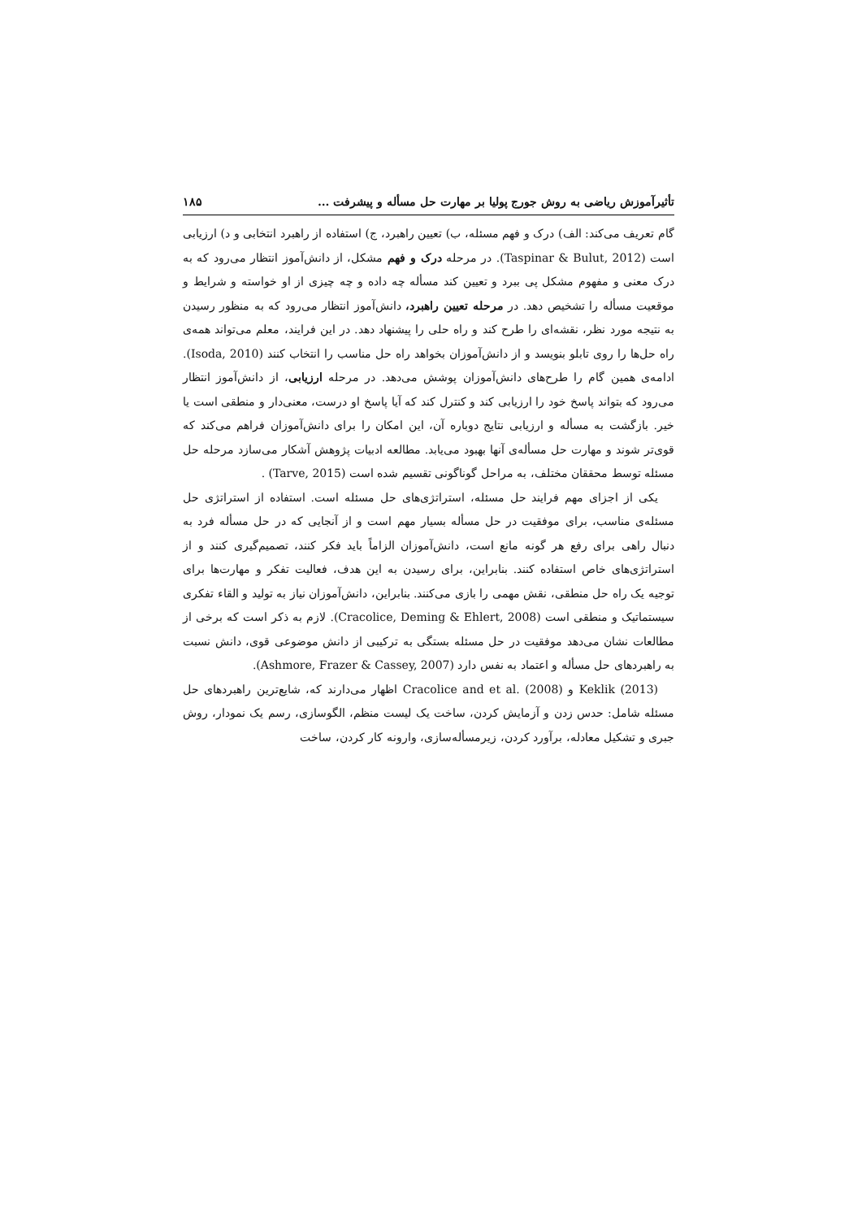تأثیرآموزش ریاضی به روش جورج پولیا بر مهارت حل مسأله و پیشرفت ... ۱۸۵
گام تعریف می‌کند: الف) درک و فهم مسئله، ب) تعیین راهبرد، ج) استفاده از راهبرد انتخابی و د) ارزیابی است (Taspinar & Bulut, 2012). در مرحله درک و فهم مشکل، از دانش‌آموز انتظار می‌رود که به درک معنی و مفهوم مشکل پی ببرد و تعیین کند مسأله چه داده و چه چیزی از او خواسته و شرایط و موقعیت مسأله را تشخیص دهد. در مرحله تعیین راهبرد، دانش‌آموز انتظار می‌رود که به منظور رسیدن به نتیجه مورد نظر، نقشه‌ای را طرح کند و راه حلی را پیشنهاد دهد. در این فرایند، معلم می‌تواند همه‌ی راه حل‌ها را روی تابلو بنویسد و از دانش‌آموزان بخواهد راه حل مناسب را انتخاب کنند (Isoda, 2010). ادامه‌ی همین گام را طرح‌های دانش‌آموزان پوشش می‌دهد. در مرحله ارزیابی، از دانش‌آموز انتظار می‌رود که بتواند پاسخ خود را ارزیابی کند و کنترل کند که آیا پاسخ او درست، معنی‌دار و منطقی است یا خیر. بازگشت به مسأله و ارزیابی نتایج دوباره آن، این امکان را برای دانش‌آموزان فراهم می‌کند که قوی‌تر شوند و مهارت حل مسأله‌ی آنها بهبود می‌یابد. مطالعه ادبیات پژوهش آشکار می‌سازد مرحله حل مسئله توسط محققان مختلف، به مراحل گوناگونی تقسیم شده است (Tarve, 2015) .
یکی از اجزای مهم فرایند حل مسئله، استراتژی‌های حل مسئله است. استفاده از استراتژی حل مسئله‌ی مناسب، برای موفقیت در حل مسأله بسیار مهم است و از آنجایی که در حل مسأله فرد به دنبال راهی برای رفع هر گونه مانع است، دانش‌آموزان الزاماً باید فکر کنند، تصمیم‌گیری کنند و از استراتژی‌های خاص استفاده کنند. بنابراین، برای رسیدن به این هدف، فعالیت تفکر و مهارت‌ها برای توجیه یک راه حل منطقی، نقش مهمی را بازی می‌کنند. بنابراین، دانش‌آموزان نیاز به تولید و القاء تفکری سیستماتیک و منطقی است (Cracolice, Deming & Ehlert, 2008). لازم به ذکر است که برخی از مطالعات نشان می‌دهد موفقیت در حل مسئله بستگی به ترکیبی از دانش موضوعی قوی، دانش نسبت به راهبردهای حل مسأله و اعتماد به نفس دارد (Ashmore, Frazer & Cassey, 2007).
Keklik (2013) و Cracolice and et al. (2008) اظهار می‌دارند که، شایع‌ترین راهبردهای حل مسئله شامل: حدس زدن و آزمایش کردن، ساخت یک لیست منظم، الگوسازی، رسم یک نمودار، روش جبری و تشکیل معادله، برآورد کردن، زیرمسأله‌سازی، وارونه کار کردن، ساخت